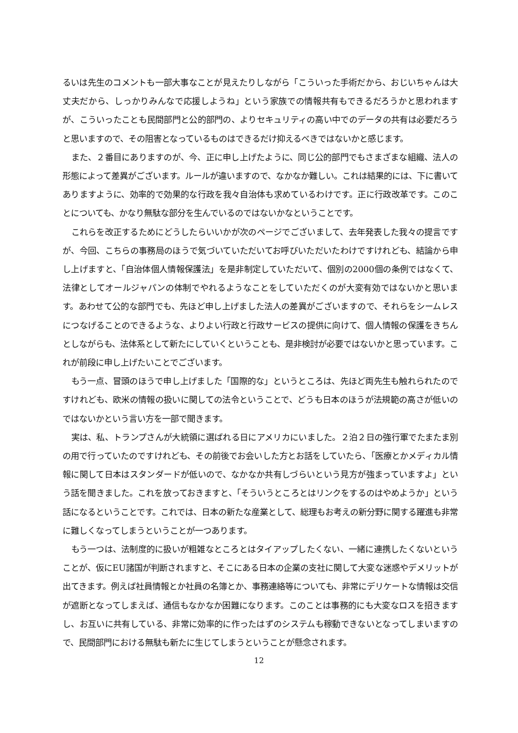るいは先生のコメントも一部大事なことが見えたりしながら「こういった手術だから、おじいちゃんは大丈夫だから、しっかりみんなで応援しようね」という家族での情報共有もできるだろうかと思われますが、こういったことも民間部門と公的部門の、よりセキュリティの高い中でのデータの共有は必要だろうと思いますので、その阻害となっているものはできるだけ抑えるべきではないかと感じます。
また、２番目にありますのが、今、正に申し上げたように、同じ公的部門でもさまざまな組織、法人の形態によって差異がございます。ルールが違いますので、なかなか難しい。これは結果的には、下に書いてありますように、効率的で効果的な行政を我々自治体も求めているわけです。正に行政改革です。このことについても、かなり無駄な部分を生んでいるのではないかなということです。
これらを改正するためにどうしたらいいかが次のページでございまして、去年発表した我々の提言ですが、今回、こちらの事務局のほうで気づいていただいてお呼びいただいたわけですけれども、結論から申し上げますと、「自治体個人情報保護法」を是非制定していただいて、個別の2000個の条例ではなくて、法律としてオールジャパンの体制でやれるようなことをしていただくのが大変有効ではないかと思います。あわせて公的な部門でも、先ほど申し上げました法人の差異がございますので、それらをシームレスにつなげることのできるような、よりよい行政と行政サービスの提供に向けて、個人情報の保護をきちんとしながらも、法体系として新たにしていくということも、是非検討が必要ではないかと思っています。これが前段に申し上げたいことでございます。
もう一点、冒頭のほうで申し上げました「国際的な」というところは、先ほど両先生も触れられたのですけれども、欧米の情報の扱いに関しての法令ということで、どうも日本のほうが法規範の高さが低いのではないかという言い方を一部で聞きます。
実は、私、トランプさんが大統領に選ばれる日にアメリカにいました。２泊２日の強行軍でたまたま別の用で行っていたのですけれども、その前後でお会いした方とお話をしていたら、「医療とかメディカル情報に関して日本はスタンダードが低いので、なかなか共有しづらいという見方が強まっていますよ」という話を聞きました。これを放っておきますと、「そういうところとはリンクをするのはやめようか」という話になるということです。これでは、日本の新たな産業として、総理もお考えの新分野に関する躍進も非常に難しくなってしまうということが一つあります。
もう一つは、法制度的に扱いが粗雑なところとはタイアップしたくない、一緒に連携したくないということが、仮にEU諸国が判断されますと、そこにある日本の企業の支社に関して大変な迷惑やデメリットが出てきます。例えば社員情報とか社員の名簿とか、事務連絡等についても、非常にデリケートな情報は交信が遮断となってしまえば、通信もなかなか困難になります。このことは事務的にも大変なロスを招きますし、お互いに共有している、非常に効率的に作ったはずのシステムも稼動できないとなってしまいますので、民間部門における無駄も新たに生じてしまうということが懸念されます。
12